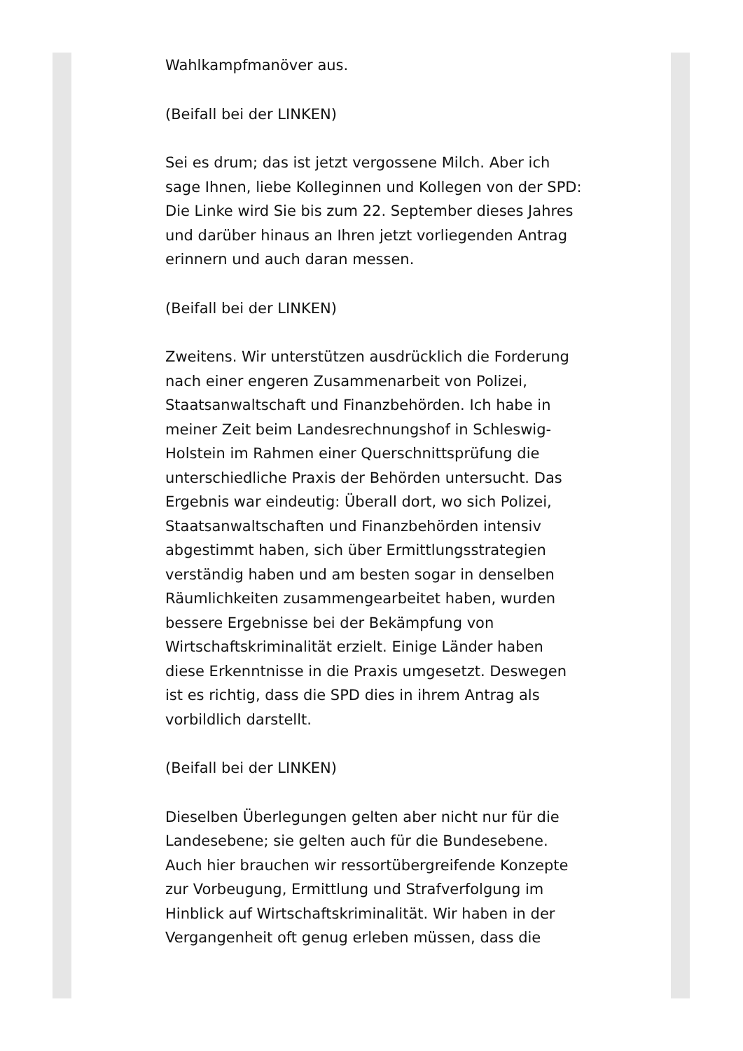Wahlkampfmanöver aus.
(Beifall bei der LINKEN)
Sei es drum; das ist jetzt vergossene Milch. Aber ich sage Ihnen, liebe Kolleginnen und Kollegen von der SPD: Die Linke wird Sie bis zum 22. September dieses Jahres und darüber hinaus an Ihren jetzt vorliegenden Antrag erinnern und auch daran messen.
(Beifall bei der LINKEN)
Zweitens. Wir unterstützen ausdrücklich die Forderung nach einer engeren Zusammenarbeit von Polizei, Staatsanwaltschaft und Finanzbehörden. Ich habe in meiner Zeit beim Landesrechnungshof in Schleswig-Holstein im Rahmen einer Querschnittsprüfung die unterschiedliche Praxis der Behörden untersucht. Das Ergebnis war eindeutig: Überall dort, wo sich Polizei, Staatsanwaltschaften und Finanzbehörden intensiv abgestimmt haben, sich über Ermittlungsstrategien verständig haben und am besten sogar in denselben Räumlichkeiten zusammengearbeitet haben, wurden bessere Ergebnisse bei der Bekämpfung von Wirtschaftskriminalität erzielt. Einige Länder haben diese Erkenntnisse in die Praxis umgesetzt. Deswegen ist es richtig, dass die SPD dies in ihrem Antrag als vorbildlich darstellt.
(Beifall bei der LINKEN)
Dieselben Überlegungen gelten aber nicht nur für die Landesebene; sie gelten auch für die Bundesebene. Auch hier brauchen wir ressortübergreifende Konzepte zur Vorbeugung, Ermittlung und Strafverfolgung im Hinblick auf Wirtschaftskriminalität. Wir haben in der Vergangenheit oft genug erleben müssen, dass die